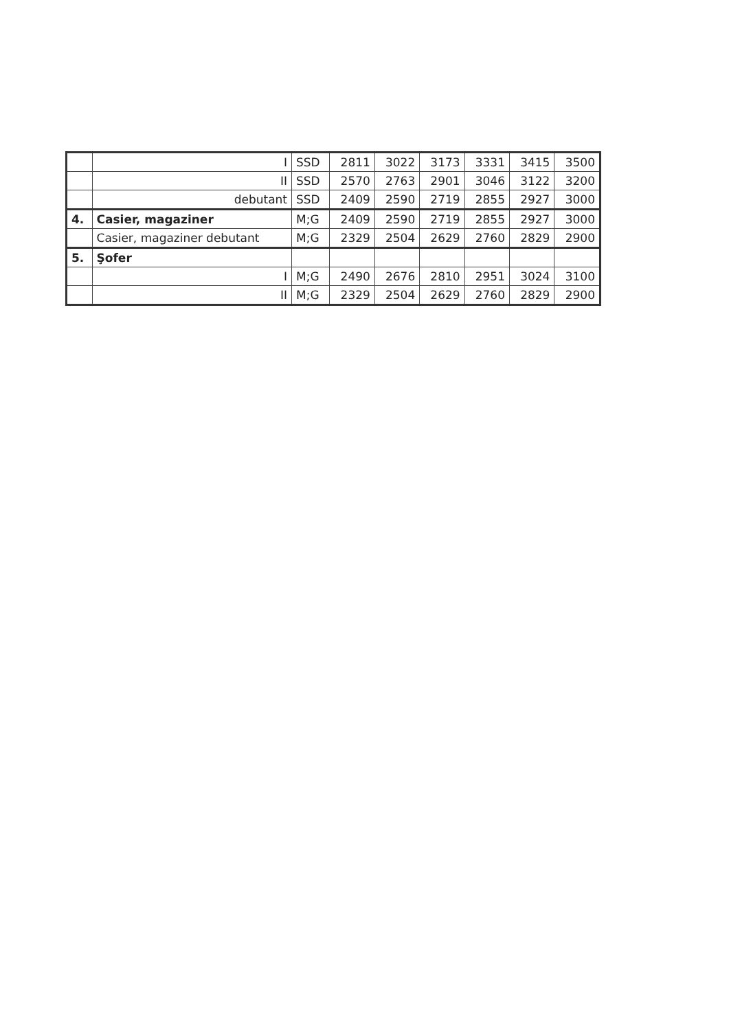| | I | SSD | 2811 | 3022 | 3173 | 3331 | 3415 | 3500 |
| | II | SSD | 2570 | 2763 | 2901 | 3046 | 3122 | 3200 |
| | debutant | SSD | 2409 | 2590 | 2719 | 2855 | 2927 | 3000 |
| 4. | Casier, magaziner | M;G | 2409 | 2590 | 2719 | 2855 | 2927 | 3000 |
| | Casier, magaziner debutant | M;G | 2329 | 2504 | 2629 | 2760 | 2829 | 2900 |
| 5. | Şofer | | | | | | | |
| | I | M;G | 2490 | 2676 | 2810 | 2951 | 3024 | 3100 |
| | II | M;G | 2329 | 2504 | 2629 | 2760 | 2829 | 2900 |